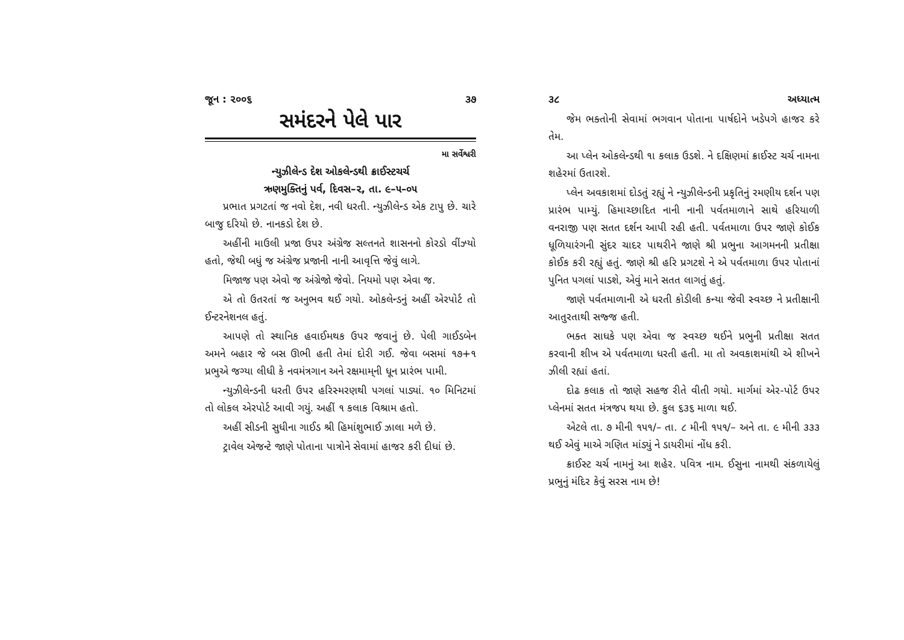જૂન : ૨૦૦૬ ૩૭
સમંદરને પેલે પાર
મા સર્વેશ્વરી
ન્યુઝીલેન્ડ દેશ ઓકલેન્ડથી ક્રાઈસ્ટચર્ચ
ઋણમુક્તિનું પર્વ, દિવસ–૨, તા. ૯–૫–૦૫
પ્રભાત પ્રગટતાં જ નવો દેશ, નવી ધરતી. ન્યુઝીલેન્ડ એક ટાપુ છે. ચારે બાજુ દરિયો છે. નાનકડો દેશ છે.
અહીંની માઉલી પ્રજા ઉપર અંગ્રેજ સલ્તનતે શાસનનો કોરડો વીંઝ્યો હતો, જેથી બધું જ અંગ્રેજ પ્રજાની નાની આવૃત્તિ જેવું લાગે.
મિજાજ પણ એવો જ અંગ્રેજો જેવો. નિયમો પણ એવા જ.
એ તો ઉતરતાં જ અનુભવ થઈ ગયો. ઓકલેન્ડનું અહીં એરપોર્ટ તો ઈન્ટરનેશનલ હતું.
આપણે તો સ્થાનિક હવાઈમથક ઉપર જવાનું છે. પેલી ગાઈડબેન અમને બહાર જે બસ ઊભી હતી તેમાં દોરી ગઈ. જેવા બસમાં ૧૭+૧ પ્રભુએ જગ્યા લીધી કે નવમંત્રગાન અને રક્ષમામ્‌ની ધૂન પ્રારંભ પામી.
ન્યુઝીલેન્ડની ધરતી ઉપર હરિસ્મરણથી પગલાં પાડ્યાં. ૧૦ મિનિટમાં તો લોકલ એરપોર્ટ આવી ગયું. અહીં ૧ કલાક વિશ્રામ હતો.
અહીં સીડની સુધીના ગાઈડ શ્રી હિમાંશુભાઈ ઝાલા મળે છે.
ટ્રાવેલ એજન્ટે જાણે પોતાના પાત્રોને સેવામાં હાજર કરી દીધાં છે.
૩૮ અધ્યાત્મ
જેમ ભક્તોની સેવામાં ભગવાન પોતાના પાર્ષદોને ખડેપગે હાજર કરે તેમ.
આ પ્લેન ઓકલેન્ડથી ૧ા કલાક ઉડશે. ને દક્ષિણમાં ક્રાઈસ્ટ ચર્ચ નામના શહેરમાં ઉતારશે.
પ્લેન અવકાશમાં દોડતું રહ્યું ને ન્યુઝીલેન્ડની પ્રકૃતિનું રમણીય દર્શન પણ પ્રારંભ પામ્યું. હિમાચ્છાદિત નાની નાની પર્વતમાળાને સાથે હરિયાળી વનરાજી પણ સતત દર્શન આપી રહી હતી. પર્વતમાળા ઉપર જાણે કોઈક ધૂળિયારંગની સુંદર ચાદર પાથરીને જાણે શ્રી પ્રભુના આગમનની પ્રતીક્ષા કોઈક કરી રહ્યું હતું. જાણે શ્રી હરિ પ્રગટશે ને એ પર્વતમાળા ઉપર પોતાનાં પુનિત પગલાં પાડશે, એવું માને સતત લાગતું હતું.
જાણે પર્વતમાળાની એ ધરતી કોડીલી કન્યા જેવી સ્વચ્છ ને પ્રતીક્ષાની આતુરતાથી સજ્જ હતી.
ભક્ત સાધકે પણ એવા જ સ્વચ્છ થઈને પ્રભુની પ્રતીક્ષા સતત કરવાની શીખ એ પર્વતમાળા ધરતી હતી. મા તો અવકાશમાંથી એ શીખને ઝીલી રહ્યાં હતાં.
દોઢ કલાક તો જાણે સહજ રીતે વીતી ગયો. માર્ગમાં એર-પોર્ટ ઉપર પ્લેનમાં સતત મંત્રજપ થયા છે. કુલ ૬૩૬ માળા થઈ.
એટલે તા. ૭ મીની ૧૫૧/– તા. ૮ મીની ૧૫૧/– અને તા. ૯ મીની ૩૩૩ થઈ એવું માએ ગણિત માંડ્યું ને ડાયરીમાં નોંધ કરી.
ક્રાઈસ્ટ ચર્ચ નામનું આ શહેર. પવિત્ર નામ. ઈસુના નામથી સંકળાયેલું પ્રભુનું મંદિર કેવું સરસ નામ છે!